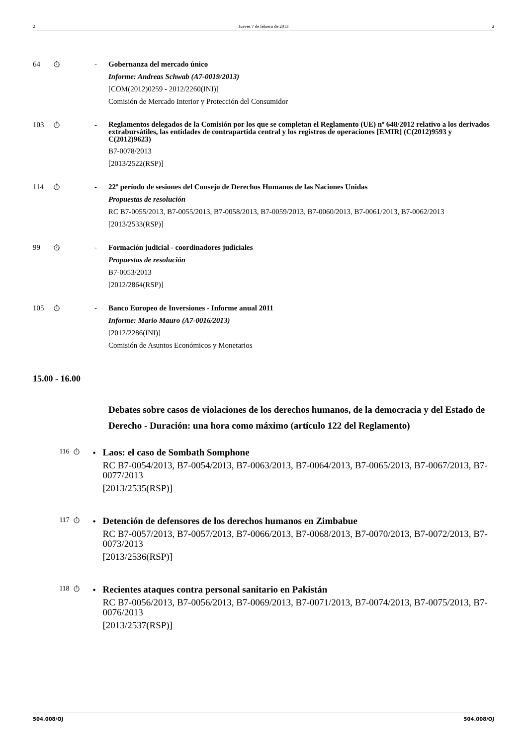2 Jueves 7 de febrero de 2013 2
64
⏱
-
Gobernanza del mercado único
Informe: Andreas Schwab (A7-0019/2013)
[COM(2012)0259 - 2012/2260(INI)]
Comisión de Mercado Interior y Protección del Consumidor
103
⏱
-
Reglamentos delegados de la Comisión por los que se completan el Reglamento (UE) nº 648/2012 relativo a los derivados extrabursátiles, las entidades de contrapartida central y los registros de operaciones [EMIR] (C(2012)9593 y C(2012)9623)
B7-0078/2013
[2013/2522(RSP)]
114
⏱
-
22º período de sesiones del Consejo de Derechos Humanos de las Naciones Unidas
Propuestas de resolución
RC B7-0055/2013, B7-0055/2013, B7-0058/2013, B7-0059/2013, B7-0060/2013, B7-0061/2013, B7-0062/2013
[2013/2533(RSP)]
99
⏱
-
Formación judicial - coordinadores judiciales
Propuestas de resolución
B7-0053/2013
[2012/2864(RSP)]
105
⏱
-
Banco Europeo de Inversiones - Informe anual 2011
Informe: Mario Mauro (A7-0016/2013)
[2012/2286(INI)]
Comisión de Asuntos Económicos y Monetarios
15.00 - 16.00
Debates sobre casos de violaciones de los derechos humanos, de la democracia y del Estado de Derecho - Duración: una hora como máximo (artículo 122 del Reglamento)
116
⏱
•
Laos: el caso de Sombath Somphone
RC B7-0054/2013, B7-0054/2013, B7-0063/2013, B7-0064/2013, B7-0065/2013, B7-0067/2013, B7-0077/2013
[2013/2535(RSP)]
117
⏱
•
Detención de defensores de los derechos humanos en Zimbabue
RC B7-0057/2013, B7-0057/2013, B7-0066/2013, B7-0068/2013, B7-0070/2013, B7-0072/2013, B7-0073/2013
[2013/2536(RSP)]
118
⏱
•
Recientes ataques contra personal sanitario en Pakistán
RC B7-0056/2013, B7-0056/2013, B7-0069/2013, B7-0071/2013, B7-0074/2013, B7-0075/2013, B7-0076/2013
[2013/2537(RSP)]
504.008/OJ 504.008/OJ